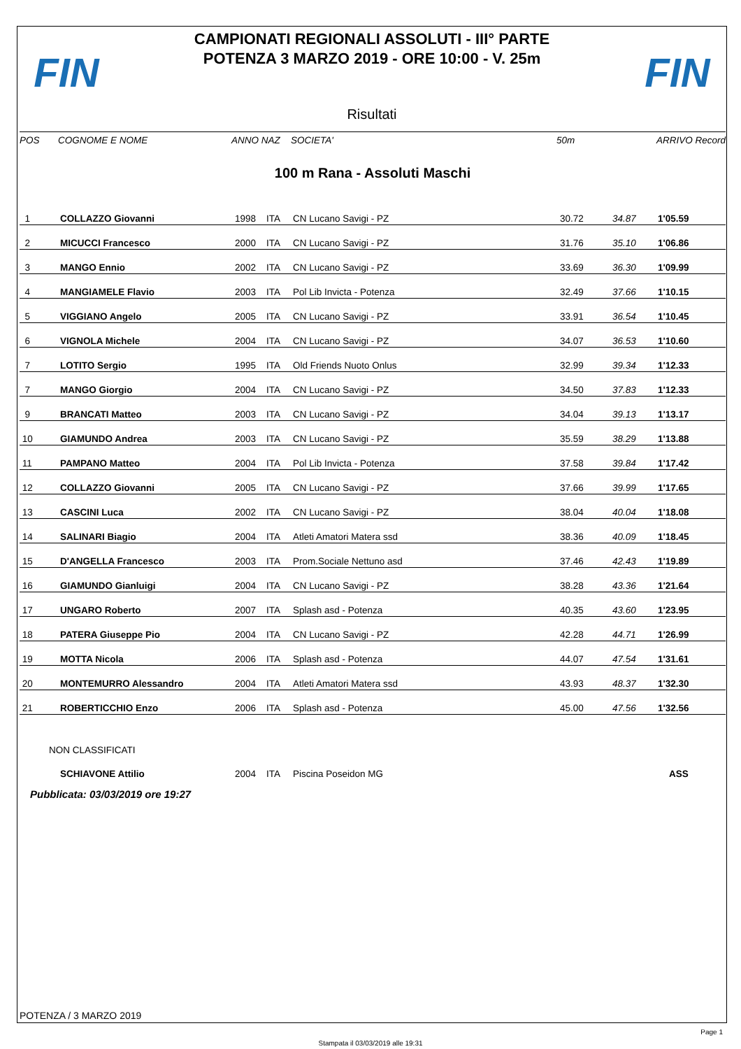FIN
CAMPIONATI REGIONALI ASSOLUTI - III° PARTE
POTENZA 3 MARZO 2019 - ORE 10:00 - V. 25m
FIN
Risultati
| POS | COGNOME E NOME | ANNO NAZ | SOCIETA' | 50m | ARRIVO Record |
| --- | --- | --- | --- | --- | --- |
| 100 m Rana - Assoluti Maschi | | | | | |
| 1 | COLLAZZO Giovanni | 1998 | ITA | CN Lucano Savigi - PZ | 30.72 | 34.87 | 1'05.59 |
| 2 | MICUCCI Francesco | 2000 | ITA | CN Lucano Savigi - PZ | 31.76 | 35.10 | 1'06.86 |
| 3 | MANGO Ennio | 2002 | ITA | CN Lucano Savigi - PZ | 33.69 | 36.30 | 1'09.99 |
| 4 | MANGIAMELE Flavio | 2003 | ITA | Pol Lib Invicta - Potenza | 32.49 | 37.66 | 1'10.15 |
| 5 | VIGGIANO Angelo | 2005 | ITA | CN Lucano Savigi - PZ | 33.91 | 36.54 | 1'10.45 |
| 6 | VIGNOLA Michele | 2004 | ITA | CN Lucano Savigi - PZ | 34.07 | 36.53 | 1'10.60 |
| 7 | LOTITO Sergio | 1995 | ITA | Old Friends Nuoto Onlus | 32.99 | 39.34 | 1'12.33 |
| 7 | MANGO Giorgio | 2004 | ITA | CN Lucano Savigi - PZ | 34.50 | 37.83 | 1'12.33 |
| 9 | BRANCATI Matteo | 2003 | ITA | CN Lucano Savigi - PZ | 34.04 | 39.13 | 1'13.17 |
| 10 | GIAMUNDO Andrea | 2003 | ITA | CN Lucano Savigi - PZ | 35.59 | 38.29 | 1'13.88 |
| 11 | PAMPANO Matteo | 2004 | ITA | Pol Lib Invicta - Potenza | 37.58 | 39.84 | 1'17.42 |
| 12 | COLLAZZO Giovanni | 2005 | ITA | CN Lucano Savigi - PZ | 37.66 | 39.99 | 1'17.65 |
| 13 | CASCINI Luca | 2002 | ITA | CN Lucano Savigi - PZ | 38.04 | 40.04 | 1'18.08 |
| 14 | SALINARI Biagio | 2004 | ITA | Atleti Amatori Matera ssd | 38.36 | 40.09 | 1'18.45 |
| 15 | D'ANGELLA Francesco | 2003 | ITA | Prom.Sociale Nettuno asd | 37.46 | 42.43 | 1'19.89 |
| 16 | GIAMUNDO Gianluigi | 2004 | ITA | CN Lucano Savigi - PZ | 38.28 | 43.36 | 1'21.64 |
| 17 | UNGARO Roberto | 2007 | ITA | Splash asd - Potenza | 40.35 | 43.60 | 1'23.95 |
| 18 | PATERA Giuseppe Pio | 2004 | ITA | CN Lucano Savigi - PZ | 42.28 | 44.71 | 1'26.99 |
| 19 | MOTTA Nicola | 2006 | ITA | Splash asd - Potenza | 44.07 | 47.54 | 1'31.61 |
| 20 | MONTEMURRO Alessandro | 2004 | ITA | Atleti Amatori Matera ssd | 43.93 | 48.37 | 1'32.30 |
| 21 | ROBERTICCHIO Enzo | 2006 | ITA | Splash asd - Potenza | 45.00 | 47.56 | 1'32.56 |
| NON CLASSIFICATI | | | | | | | |
| | SCHIAVONE Attilio | 2004 | ITA | Piscina Poseidon MG | | | ASS |
Pubblicata: 03/03/2019 ore 19:27
POTENZA / 3 MARZO 2019
Page 1
Stampata il 03/03/2019 alle 19:31